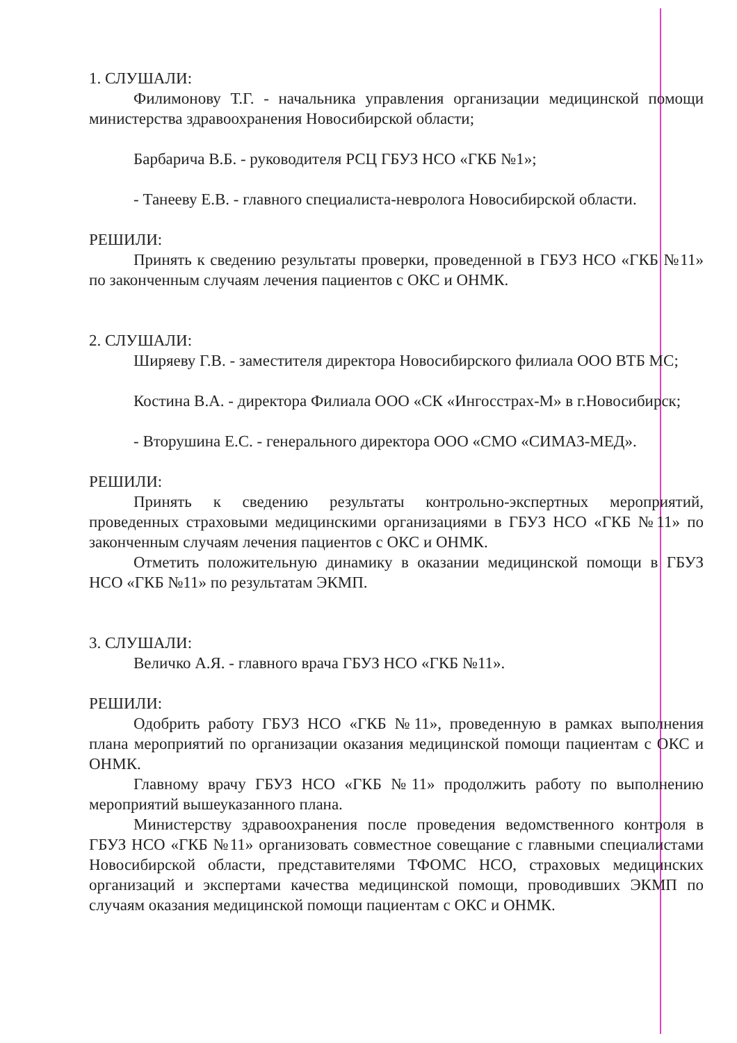1. СЛУШАЛИ:
Филимонову Т.Г. - начальника управления организации медицинской помощи министерства здравоохранения Новосибирской области;
Барбарича В.Б. - руководителя РСЦ ГБУЗ НСО «ГКБ №1»;
- Танееву Е.В. - главного специалиста-невролога Новосибирской области.
РЕШИЛИ:
Принять к сведению результаты проверки, проведенной в ГБУЗ НСО «ГКБ №11» по законченным случаям лечения пациентов с ОКС и ОНМК.
2. СЛУШАЛИ:
Ширяеву Г.В. - заместителя директора Новосибирского филиала ООО ВТБ МС;
Костина В.А. - директора Филиала ООО «СК «Ингосстрах-М» в г.Новосибирск;
- Вторушина Е.С. - генерального директора ООО «СМО «СИМАЗ-МЕД».
РЕШИЛИ:
Принять к сведению результаты контрольно-экспертных мероприятий, проведенных страховыми медицинскими организациями в ГБУЗ НСО «ГКБ №11» по законченным случаям лечения пациентов с ОКС и ОНМК.
Отметить положительную динамику в оказании медицинской помощи в ГБУЗ НСО «ГКБ №11» по результатам ЭКМП.
3. СЛУШАЛИ:
Величко А.Я. - главного врача ГБУЗ НСО «ГКБ №11».
РЕШИЛИ:
Одобрить работу ГБУЗ НСО «ГКБ №11», проведенную в рамках выполнения плана мероприятий по организации оказания медицинской помощи пациентам с ОКС и ОНМК.
Главному врачу ГБУЗ НСО «ГКБ №11» продолжить работу по выполнению мероприятий вышеуказанного плана.
Министерству здравоохранения после проведения ведомственного контроля в ГБУЗ НСО «ГКБ №11» организовать совместное совещание с главными специалистами Новосибирской области, представителями ТФОМС НСО, страховых медицинских организаций и экспертами качества медицинской помощи, проводивших ЭКМП по случаям оказания медицинской помощи пациентам с ОКС и ОНМК.